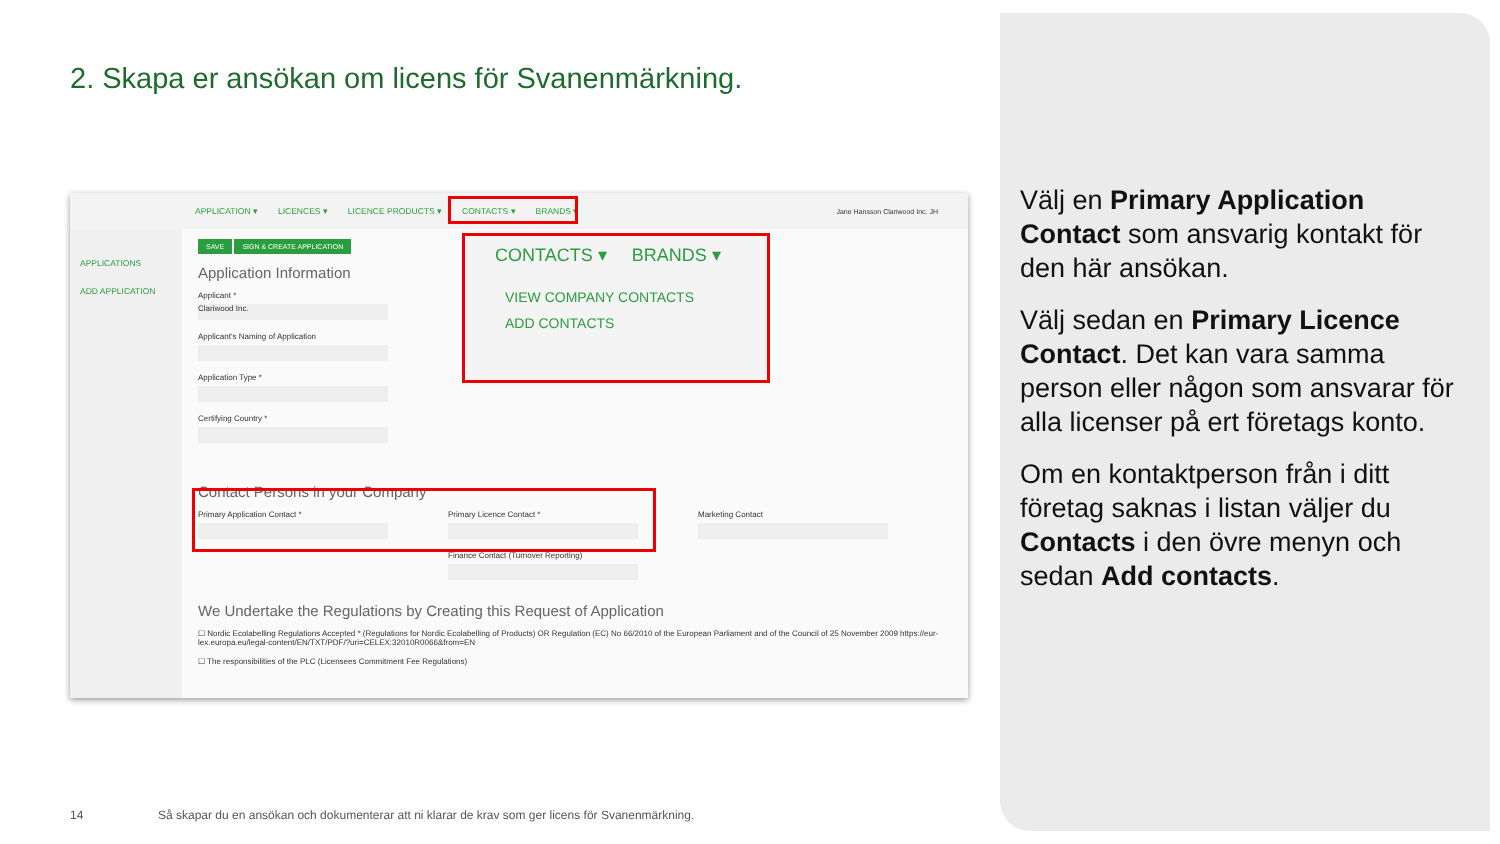2. Skapa er ansökan om licens för Svanenmärkning.
APPLICATION ▾ LICENCES ▾ LICENCE PRODUCTS ▾ CONTACTS ▾ BRANDS ▾ Jane Hansson Clariwood Inc. JH
APPLICATIONS
ADD APPLICATION
SAVE SIGN & CREATE APPLICATION
Application Information
Applicant *
Clariwood Inc.
Applicant's Naming of Application
Application Type *
Certifying Country *
Contact Persons in your Company
Primary Application Contact * Primary Licence Contact *
Finance Contact (Turnover Reporting)
Marketing Contact
We Undertake the Regulations by Creating this Request of Application
☐ Nordic Ecolabelling Regulations Accepted * (Regulations for Nordic Ecolabelling of Products) OR Regulation (EC) No 66/2010 of the European Parliament and of the Council of 25 November 2009 https://eur-lex.europa.eu/legal-content/EN/TXT/PDF/?uri=CELEX:32010R0066&from=EN
☐ The responsibilities of the PLC (Licensees Commitment Fee Regulations)
CONTACTS ▾ BRANDS ▾
VIEW COMPANY CONTACTS
ADD CONTACTS
Välj en Primary Application Contact som ansvarig kontakt för den här ansökan.
Välj sedan en Primary Licence Contact. Det kan vara samma person eller någon som ansvarar för alla licenser på ert företags konto.
Om en kontaktperson från i ditt företag saknas i listan väljer du Contacts i den övre menyn och sedan Add contacts.
14
Så skapar du en ansökan och dokumenterar att ni klarar de krav som ger licens för Svanenmärkning.